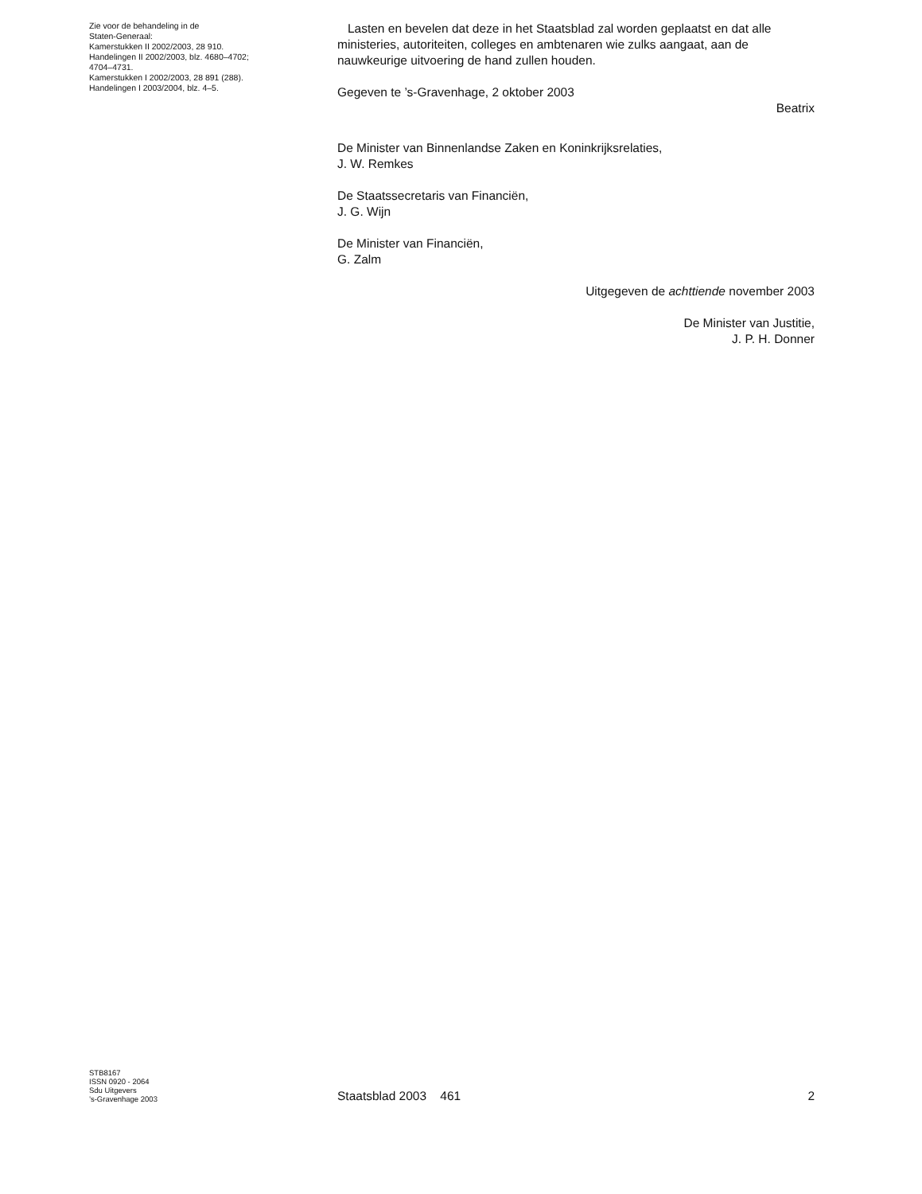Zie voor de behandeling in de
Staten-Generaal:
Kamerstukken II 2002/2003, 28 910.
Handelingen II 2002/2003, blz. 4680–4702;
4704–4731.
Kamerstukken I 2002/2003, 28 891 (288).
Handelingen I 2003/2004, blz. 4–5.
Lasten en bevelen dat deze in het Staatsblad zal worden geplaatst en dat alle ministeries, autoriteiten, colleges en ambtenaren wie zulks aangaat, aan de nauwkeurige uitvoering de hand zullen houden.
Gegeven te ’s-Gravenhage, 2 oktober 2003
Beatrix
De Minister van Binnenlandse Zaken en Koninkrijksrelaties,
J. W. Remkes
De Staatssecretaris van Financiën,
J. G. Wijn
De Minister van Financiën,
G. Zalm
Uitgegeven de achttiende november 2003
De Minister van Justitie,
J. P. H. Donner
STB8167
ISSN 0920 - 2064
Sdu Uitgevers
’s-Gravenhage 2003
Staatsblad 2003 461 2